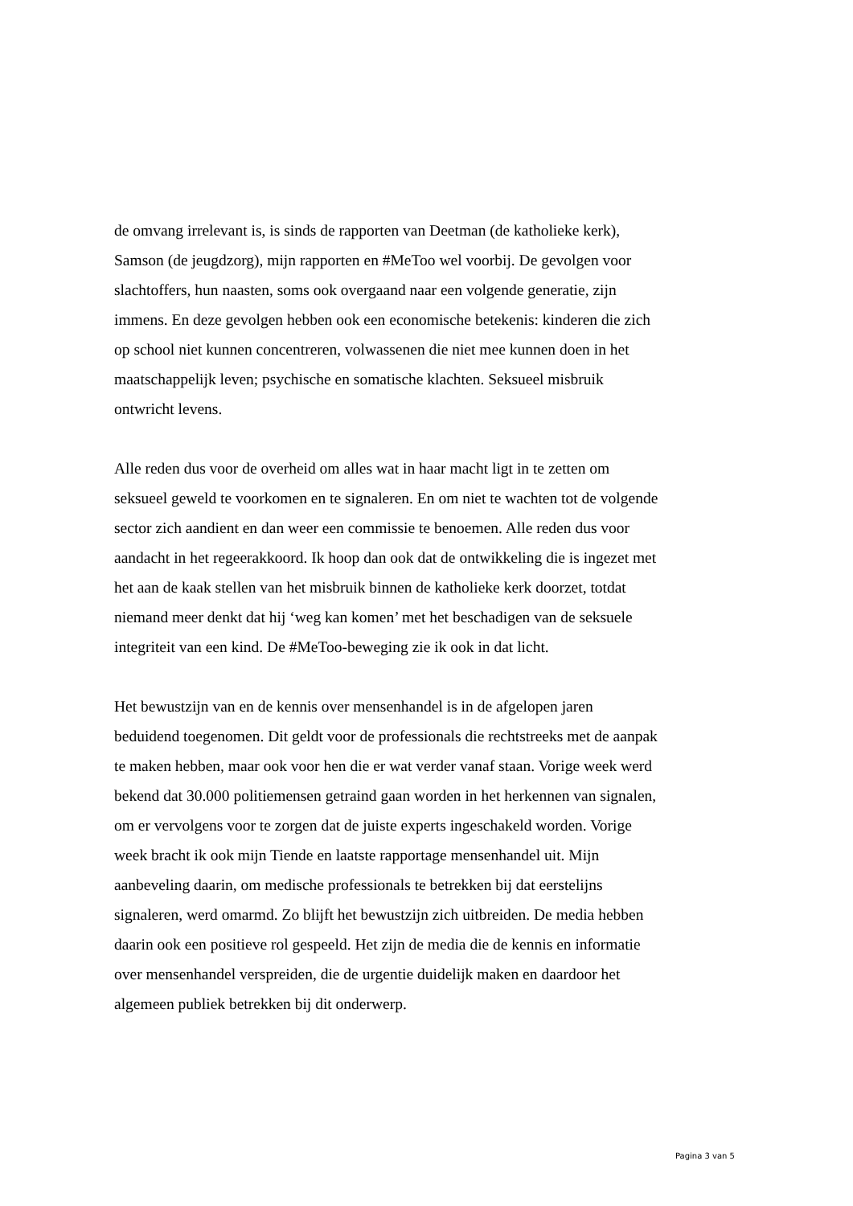de omvang irrelevant is, is sinds de rapporten van Deetman (de katholieke kerk), Samson (de jeugdzorg), mijn rapporten en #MeToo wel voorbij. De gevolgen voor slachtoffers, hun naasten, soms ook overgaand naar een volgende generatie, zijn immens. En deze gevolgen hebben ook een economische betekenis: kinderen die zich op school niet kunnen concentreren, volwassenen die niet mee kunnen doen in het maatschappelijk leven; psychische en somatische klachten. Seksueel misbruik ontwricht levens.
Alle reden dus voor de overheid om alles wat in haar macht ligt in te zetten om seksueel geweld te voorkomen en te signaleren. En om niet te wachten tot de volgende sector zich aandient en dan weer een commissie te benoemen. Alle reden dus voor aandacht in het regeerakkoord. Ik hoop dan ook dat de ontwikkeling die is ingezet met het aan de kaak stellen van het misbruik binnen de katholieke kerk doorzet, totdat niemand meer denkt dat hij ‘weg kan komen’ met het beschadigen van de seksuele integriteit van een kind. De #MeToo-beweging zie ik ook in dat licht.
Het bewustzijn van en de kennis over mensenhandel is in de afgelopen jaren beduidend toegenomen. Dit geldt voor de professionals die rechtstreeks met de aanpak te maken hebben, maar ook voor hen die er wat verder vanaf staan. Vorige week werd bekend dat 30.000 politiemensen getraind gaan worden in het herkennen van signalen, om er vervolgens voor te zorgen dat de juiste experts ingeschakeld worden. Vorige week bracht ik ook mijn Tiende en laatste rapportage mensenhandel uit. Mijn aanbeveling daarin, om medische professionals te betrekken bij dat eerstelijns signaleren, werd omarmd. Zo blijft het bewustzijn zich uitbreiden. De media hebben daarin ook een positieve rol gespeeld. Het zijn de media die de kennis en informatie over mensenhandel verspreiden, die de urgentie duidelijk maken en daardoor het algemeen publiek betrekken bij dit onderwerp.
Pagina 3 van 5